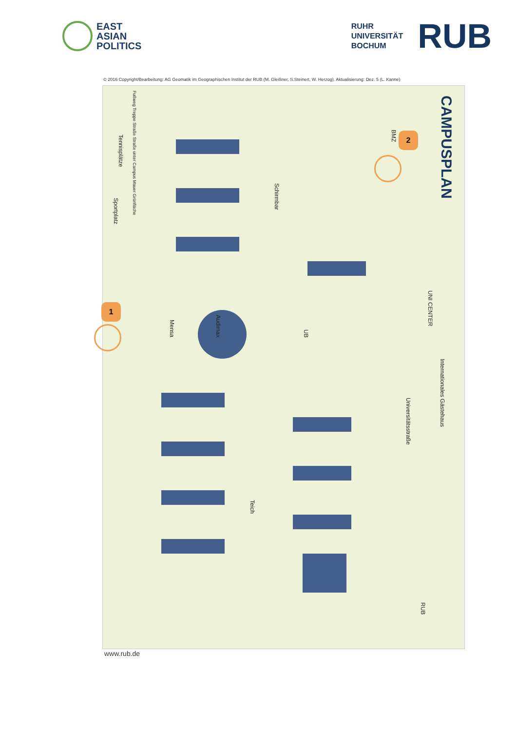EAST
ASIAN
POLITICS
RUHR
UNIVERSITÄT
BOCHUM RUB
© 2016 Copyright/Bearbeitung: AG Geomatik im Geographischen Institut der RUB (M. Gleißner, S.Steinert, W. Herzog). Aktualisierung: Dez. 5 (L. Kanne)
CAMPUSPLAN
Audimax
Mensa
UB
Sportplatz
Tennisplätze
Schirmbar
BMZ
UNI CENTER
Internationales Gästehaus
Universitätsstraße
Teich
RUB
Fußweg Treppe Straße Straße unter Campus Mauer Grünfläche
2
1
www.rub.de